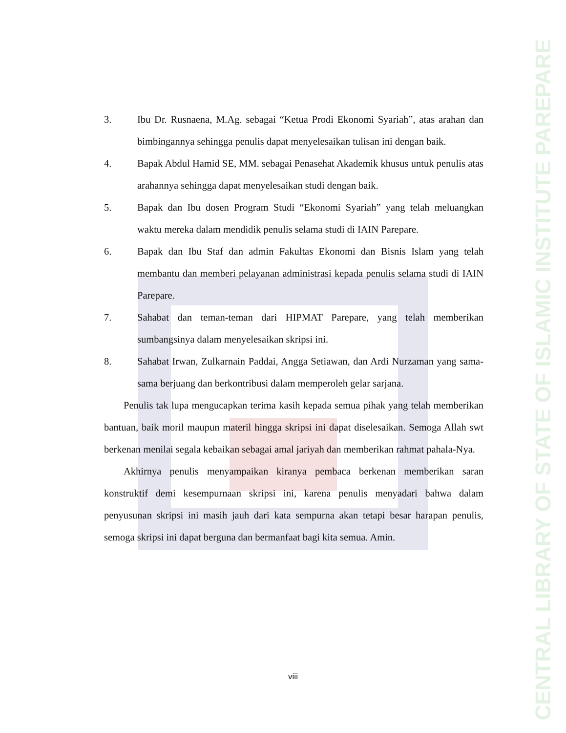CENTRAL LIBRARY OF STATE OF ISLAMIC INSTITUTE PAREPARE
3. Ibu Dr. Rusnaena, M.Ag. sebagai “Ketua Prodi Ekonomi Syariah”, atas arahan dan bimbingannya sehingga penulis dapat menyelesaikan tulisan ini dengan baik.
4. Bapak Abdul Hamid SE, MM. sebagai Penasehat Akademik khusus untuk penulis atas arahannya sehingga dapat menyelesaikan studi dengan baik.
5. Bapak dan Ibu dosen Program Studi “Ekonomi Syariah” yang telah meluangkan waktu mereka dalam mendidik penulis selama studi di IAIN Parepare.
6. Bapak dan Ibu Staf dan admin Fakultas Ekonomi dan Bisnis Islam yang telah membantu dan memberi pelayanan administrasi kepada penulis selama studi di IAIN Parepare.
7. Sahabat dan teman-teman dari HIPMAT Parepare, yang telah memberikan sumbangsinya dalam menyelesaikan skripsi ini.
8. Sahabat Irwan, Zulkarnain Paddai, Angga Setiawan, dan Ardi Nurzaman yang sama-sama berjuang dan berkontribusi dalam memperoleh gelar sarjana.
Penulis tak lupa mengucapkan terima kasih kepada semua pihak yang telah memberikan bantuan, baik moril maupun materil hingga skripsi ini dapat diselesaikan. Semoga Allah swt berkenan menilai segala kebaikan sebagai amal jariyah dan memberikan rahmat pahala-Nya.
Akhirnya penulis menyampaikan kiranya pembaca berkenan memberikan saran konstruktif demi kesempurnaan skripsi ini, karena penulis menyadari bahwa dalam penyusunan skripsi ini masih jauh dari kata sempurna akan tetapi besar harapan penulis, semoga skripsi ini dapat berguna dan bermanfaat bagi kita semua. Amin.
viii